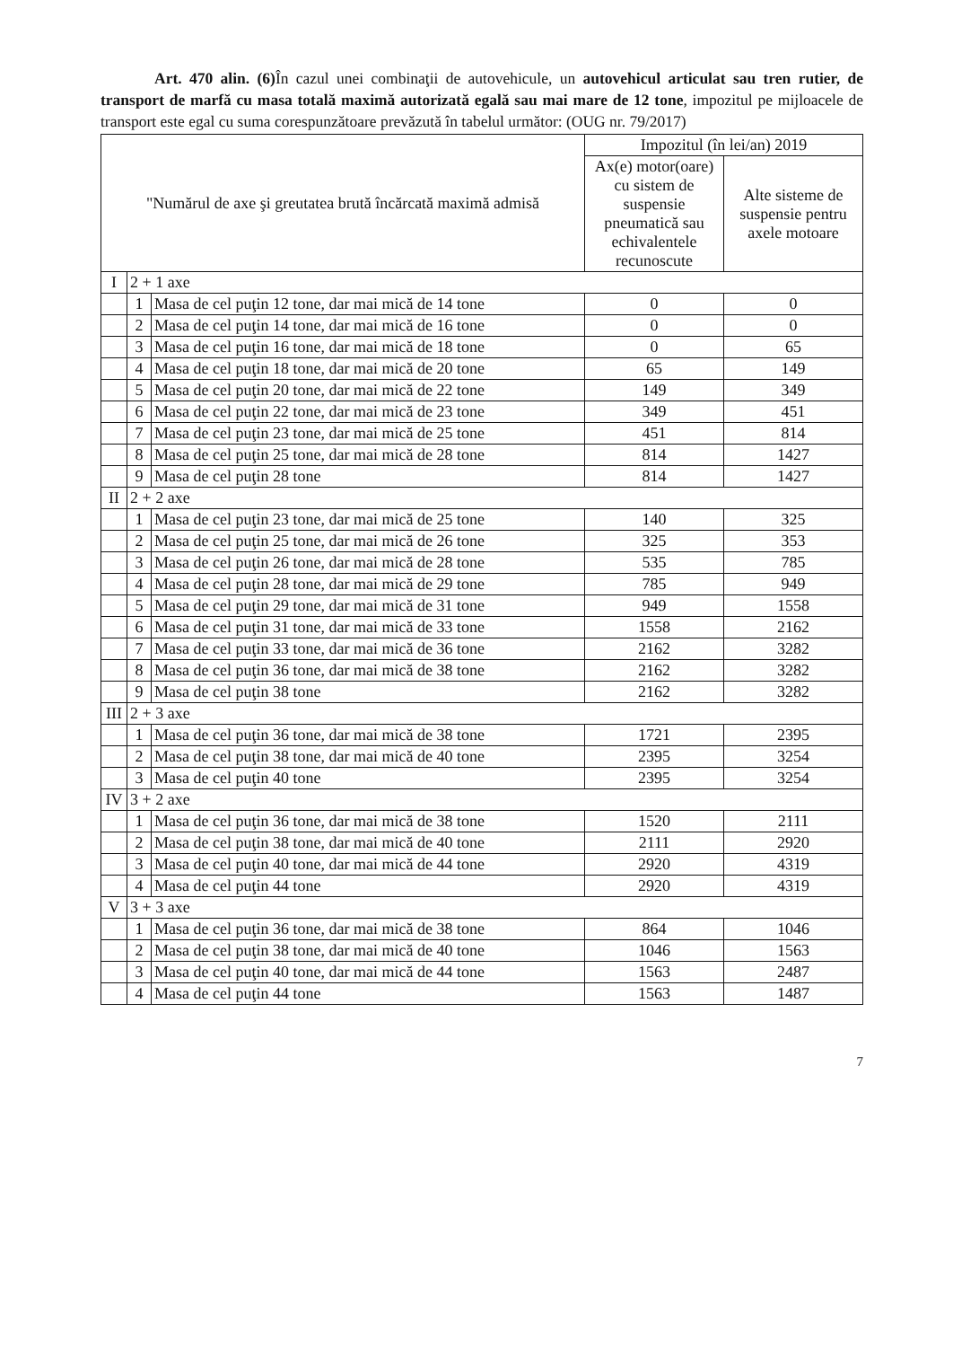Art. 470 alin. (6) În cazul unei combinaţii de autovehicule, un autovehicul articulat sau tren rutier, de transport de marfă cu masa totală maximă autorizată egală sau mai mare de 12 tone, impozitul pe mijloacele de transport este egal cu suma corespunzătoare prevăzută în tabelul următor: (OUG nr. 79/2017)
| "Numărul de axe şi greutatea brută încărcată maximă admisă | | | Impozitul (în lei/an) 2019 | |
| --- | --- | --- | --- | --- |
| | | | Ax(e) motor(oare) cu sistem de suspensie pneumatică sau echivalentele recunoscute | Alte sisteme de suspensie pentru axele motoare |
| I | 2 + 1 axe | | | |
| | 1 | Masa de cel puţin 12 tone, dar mai mică de 14 tone | 0 | 0 |
| | 2 | Masa de cel puţin 14 tone, dar mai mică de 16 tone | 0 | 0 |
| | 3 | Masa de cel puţin 16 tone, dar mai mică de 18 tone | 0 | 65 |
| | 4 | Masa de cel puţin 18 tone, dar mai mică de 20 tone | 65 | 149 |
| | 5 | Masa de cel puţin 20 tone, dar mai mică de 22 tone | 149 | 349 |
| | 6 | Masa de cel puţin 22 tone, dar mai mică de 23 tone | 349 | 451 |
| | 7 | Masa de cel puţin 23 tone, dar mai mică de 25 tone | 451 | 814 |
| | 8 | Masa de cel puţin 25 tone, dar mai mică de 28 tone | 814 | 1427 |
| | 9 | Masa de cel puţin 28 tone | 814 | 1427 |
| II | 2 + 2 axe | | | |
| | 1 | Masa de cel puţin 23 tone, dar mai mică de 25 tone | 140 | 325 |
| | 2 | Masa de cel puţin 25 tone, dar mai mică de 26 tone | 325 | 353 |
| | 3 | Masa de cel puţin 26 tone, dar mai mică de 28 tone | 535 | 785 |
| | 4 | Masa de cel puţin 28 tone, dar mai mică de 29 tone | 785 | 949 |
| | 5 | Masa de cel puţin 29 tone, dar mai mică de 31 tone | 949 | 1558 |
| | 6 | Masa de cel puţin 31 tone, dar mai mică de 33 tone | 1558 | 2162 |
| | 7 | Masa de cel puţin 33 tone, dar mai mică de 36 tone | 2162 | 3282 |
| | 8 | Masa de cel puţin 36 tone, dar mai mică de 38 tone | 2162 | 3282 |
| | 9 | Masa de cel puţin 38 tone | 2162 | 3282 |
| III | 2 + 3 axe | | | |
| | 1 | Masa de cel puţin 36 tone, dar mai mică de 38 tone | 1721 | 2395 |
| | 2 | Masa de cel puţin 38 tone, dar mai mică de 40 tone | 2395 | 3254 |
| | 3 | Masa de cel puţin 40 tone | 2395 | 3254 |
| IV | 3 + 2 axe | | | |
| | 1 | Masa de cel puţin 36 tone, dar mai mică de 38 tone | 1520 | 2111 |
| | 2 | Masa de cel puţin 38 tone, dar mai mică de 40 tone | 2111 | 2920 |
| | 3 | Masa de cel puţin 40 tone, dar mai mică de 44 tone | 2920 | 4319 |
| | 4 | Masa de cel puţin 44 tone | 2920 | 4319 |
| V | 3 + 3 axe | | | |
| | 1 | Masa de cel puţin 36 tone, dar mai mică de 38 tone | 864 | 1046 |
| | 2 | Masa de cel puţin 38 tone, dar mai mică de 40 tone | 1046 | 1563 |
| | 3 | Masa de cel puţin 40 tone, dar mai mică de 44 tone | 1563 | 2487 |
| | 4 | Masa de cel puţin 44 tone | 1563 | 1487 |
7